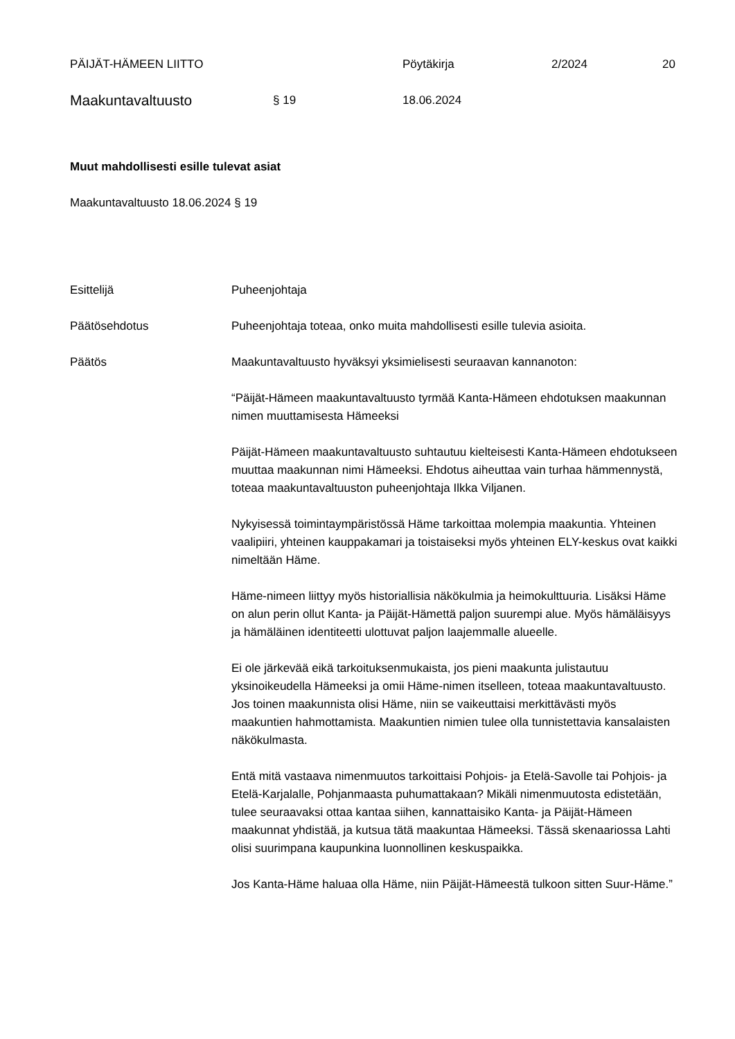PÄIJÄT-HÄMEEN LIITTO Pöytäkirja 2/2024 20
Maakuntavaltuusto
§ 19 18.06.2024
Muut mahdollisesti esille tulevat asiat
Maakuntavaltuusto 18.06.2024 § 19
Esittelijä Puheenjohtaja
Päätösehdotus Puheenjohtaja toteaa, onko muita mahdollisesti esille tulevia asioita.
Päätös Maakuntavaltuusto hyväksyi yksimielisesti seuraavan kannanoton:
“Päijät-Hämeen maakuntavaltuusto tyrmää Kanta-Hämeen ehdotuksen maakunnan nimen muuttamisesta Hämeeksi
Päijät-Hämeen maakuntavaltuusto suhtautuu kielteisesti Kanta-Hämeen ehdotukseen muuttaa maakunnan nimi Hämeeksi. Ehdotus aiheuttaa vain turhaa hämmennystä, toteaa maakuntavaltuuston puheenjohtaja Ilkka Viljanen.
Nykyisessä toimintaympäristössä Häme tarkoittaa molempia maakuntia. Yhteinen vaalipiiri, yhteinen kauppakamari ja toistaiseksi myös yhteinen ELY-keskus ovat kaikki nimeltään Häme.
Häme-nimeen liittyy myös historiallisia näkökulmia ja heimokulttuuria. Lisäksi Häme on alun perin ollut Kanta- ja Päijät-Hämettä paljon suurempi alue. Myös hämäläisyys ja hämäläinen identiteetti ulottuvat paljon laajemmalle alueelle.
Ei ole järkevää eikä tarkoituksenmukaista, jos pieni maakunta julistautuu yksinoikeudella Hämeeksi ja omii Häme-nimen itselleen, toteaa maakuntavaltuusto. Jos toinen maakunnista olisi Häme, niin se vaikeuttaisi merkittävästi myös maakuntien hahmottamista. Maakuntien nimien tulee olla tunnistettavia kansalaisten näkökulmasta.
Entä mitä vastaava nimenmuutos tarkoittaisi Pohjois- ja Etelä-Savolle tai Pohjois- ja Etelä-Karjalalle, Pohjanmaasta puhumattakaan? Mikäli nimenmuutosta edistetään, tulee seuraavaksi ottaa kantaa siihen, kannattaisiko Kanta- ja Päijät-Hämeen maakunnat yhdistää, ja kutsua tätä maakuntaa Hämeeksi. Tässä skenaariossa Lahti olisi suurimpana kaupunkina luonnollinen keskuspaikka.
Jos Kanta-Häme haluaa olla Häme, niin Päijät-Hämeestä tulkoon sitten Suur-Häme.”